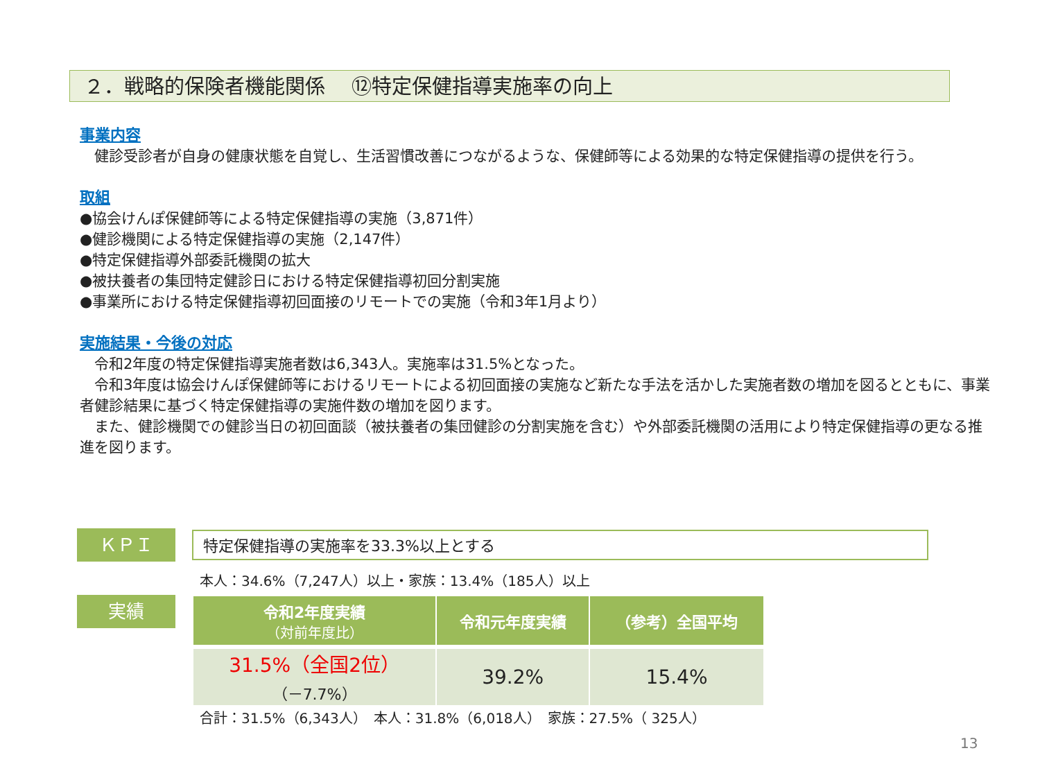２．戦略的保険者機能関係　 ⑫特定保健指導実施率の向上
事業内容
　健診受診者が自身の健康状態を自覚し、生活習慣改善につながるような、保健師等による効果的な特定保健指導の提供を行う。
取組
●協会けんぽ保健師等による特定保健指導の実施（3,871件）
●健診機関による特定保健指導の実施（2,147件）
●特定保健指導外部委託機関の拡大
●被扶養者の集団特定健診日における特定保健指導初回分割実施
●事業所における特定保健指導初回面接のリモートでの実施（令和3年1月より）
実施結果・今後の対応
　令和2年度の特定保健指導実施者数は6,343人。実施率は31.5%となった。
　令和3年度は協会けんぽ保健師等におけるリモートによる初回面接の実施など新たな手法を活かした実施者数の増加を図るとともに、事業者健診結果に基づく特定保健指導の実施件数の増加を図ります。
　また、健診機関での健診当日の初回面談（被扶養者の集団健診の分割実施を含む）や外部委託機関の活用により特定保健指導の更なる推進を図ります。
ＫＰＩ 特定保健指導の実施率を33.3%以上とする
本人：34.6%（7,247人）以上・家族：13.4%（185人）以上
実績
| 令和2年度実績 （対前年度比） | 令和元年度実績 | （参考）全国平均 |
| --- | --- | --- |
| 31.5%（全国2位） （－7.7%） | 39.2% | 15.4% |
合計：31.5%（6,343人）　本人：31.8%（6,018人）　家族：27.5%（ 325人）
13